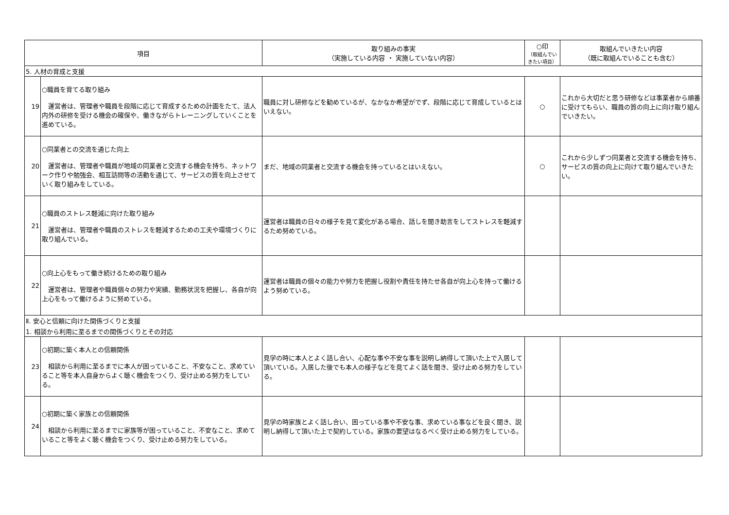| 項目 | | 取り組みの事実 （実施している内容 ・ 実施していない内容） | ○印 （取組んでい きたい項目） | 取組んでいきたい内容 （既に取組んでいることも含む） |
| --- | --- | --- | --- | --- |
| 5. 人材の育成と支援 | | | | |
| 19 | ○職員を育てる取り組み 運営者は、管理者や職員を段階に応じて育成するための計画をたて、法人内外の研修を受ける機会の確保や、働きながらトレーニングしていくことを進めている。 | 職員に対し研修などを勧めているが、なかなか希望がでず、段階に応じて育成しているとはいえない。 | ○ | これから大切だと思う研修などは事業者から順番に受けてもらい、職員の質の向上に向け取り組んでいきたい。 |
| 20 | ○同業者との交流を通じた向上 運営者は、管理者や職員が地域の同業者と交流する機会を持ち、ネットワーク作りや勉強会、相互訪問等の活動を通じて、サービスの質を向上させていく取り組みをしている。 | まだ、地域の同業者と交流する機会を持っているとはいえない。 | ○ | これから少しずつ同業者と交流する機会を持ち、サービスの質の向上に向けて取り組んでいきたい。 |
| 21 | ○職員のストレス軽減に向けた取り組み 運営者は、管理者や職員のストレスを軽減するための工夫や環境づくりに取り組んでいる。 | 運営者は職員の日々の様子を見て変化がある場合、話しを聞き助言をしてストレスを軽減するため努めている。 | | |
| 22 | ○向上心をもって働き続けるための取り組み 運営者は、管理者や職員個々の努力や実績、勤務状況を把握し、各自が向上心をもって働けるように努めている。 | 運営者は職員の個々の能力や努力を把握し役割や責任を持たせ各自が向上心を持って働けるよう努めている。 | | |
| Ⅱ. 安心と信頼に向けた関係づくりと支援 | | | | |
| 1. 相談から利用に至るまでの関係づくりとその対応 | | | | |
| 23 | ○初期に築く本人との信頼関係 相談から利用に至るまでに本人が困っていること、不安なこと、求めていること等を本人自身からよく聴く機会をつくり、受け止める努力をしている。 | 見学の時に本人とよく話し合い、心配な事や不安な事を説明し納得して頂いた上で入居して頂いている。入居した後でも本人の様子などを見てよく話を聞き、受け止める努力をしている。 | | |
| 24 | ○初期に築く家族との信頼関係 相談から利用に至るまでに家族等が困っていること、不安なこと、求めていること等をよく聴く機会をつくり、受け止める努力をしている。 | 見学の時家族とよく話し合い、困っている事や不安な事、求めている事などを良く聞き、説明し納得して頂いた上で契約している。家族の要望はなるべく受け止める努力をしている。 | | |